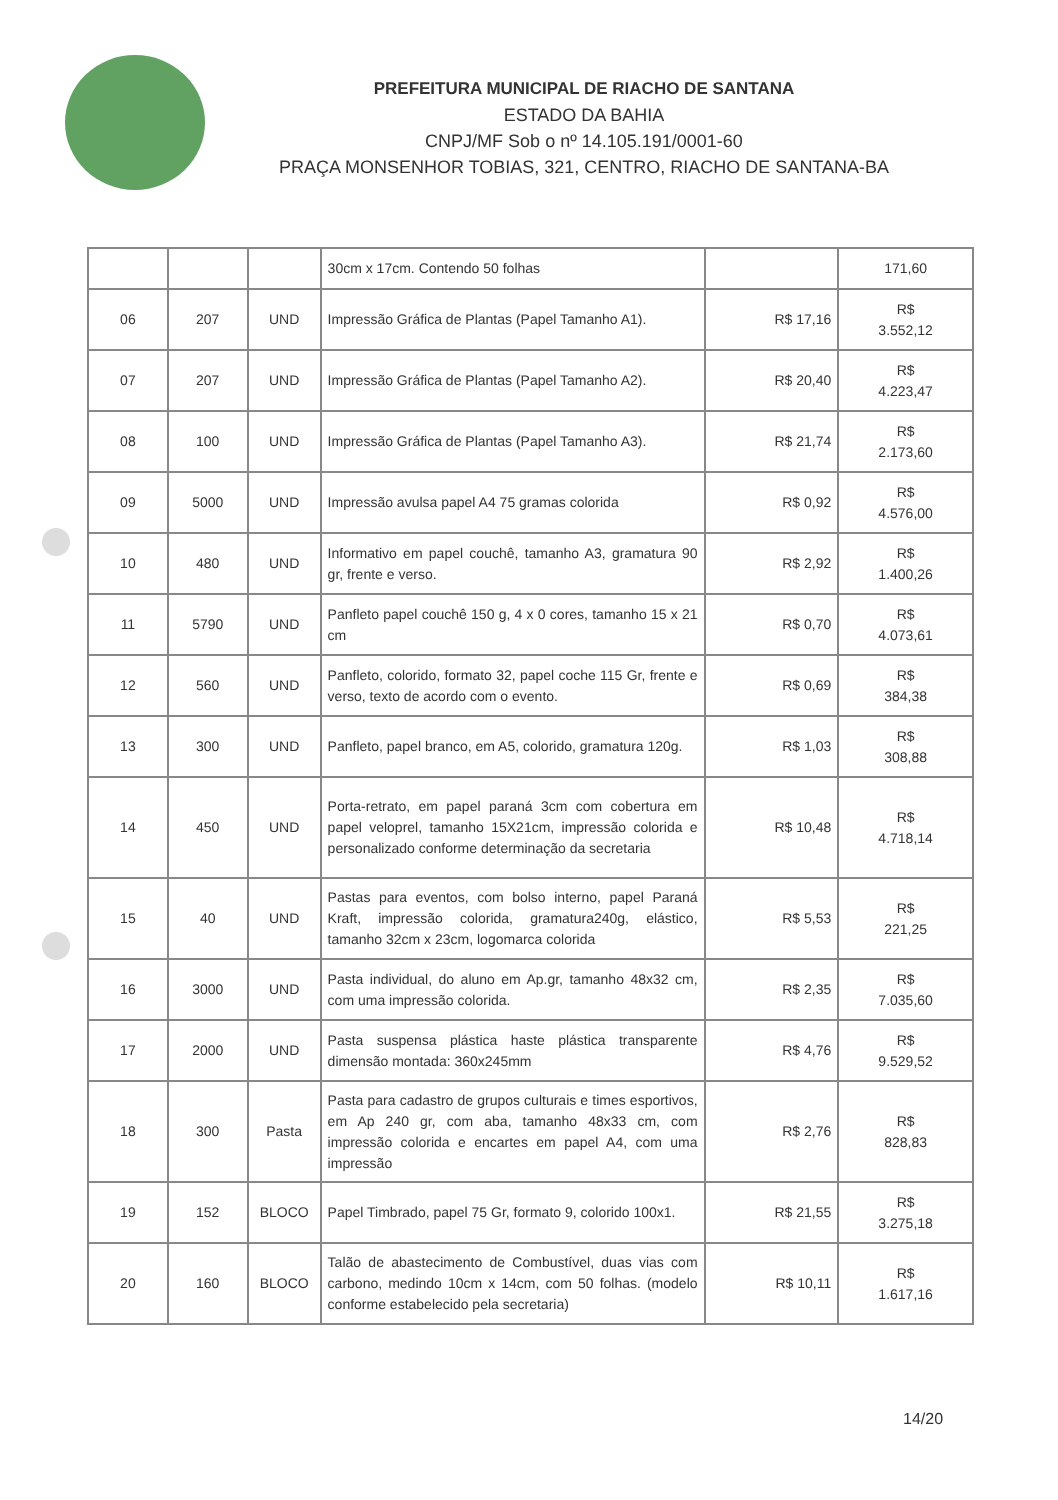PREFEITURA MUNICIPAL DE RIACHO DE SANTANA
ESTADO DA BAHIA
CNPJ/MF Sob o nº 14.105.191/0001-60
PRAÇA MONSENHOR TOBIAS, 321, CENTRO, RIACHO DE SANTANA-BA
| | | | 30cm x 17cm. Contendo 50 folhas | | 171,60 |
| 06 | 207 | UND | Impressão Gráfica de Plantas (Papel Tamanho A1). | R$ 17,16 | R$ 3.552,12 |
| 07 | 207 | UND | Impressão Gráfica de Plantas (Papel Tamanho A2). | R$ 20,40 | R$ 4.223,47 |
| 08 | 100 | UND | Impressão Gráfica de Plantas (Papel Tamanho A3). | R$ 21,74 | R$ 2.173,60 |
| 09 | 5000 | UND | Impressão avulsa papel A4 75 gramas colorida | R$ 0,92 | R$ 4.576,00 |
| 10 | 480 | UND | Informativo em papel couchê, tamanho A3, gramatura 90 gr, frente e verso. | R$ 2,92 | R$ 1.400,26 |
| 11 | 5790 | UND | Panfleto papel couchê 150 g, 4 x 0 cores, tamanho 15 x 21 cm | R$ 0,70 | R$ 4.073,61 |
| 12 | 560 | UND | Panfleto, colorido, formato 32, papel coche 115 Gr, frente e verso, texto de acordo com o evento. | R$ 0,69 | R$ 384,38 |
| 13 | 300 | UND | Panfleto, papel branco, em A5, colorido, gramatura 120g. | R$ 1,03 | R$ 308,88 |
| 14 | 450 | UND | Porta-retrato, em papel paraná 3cm com cobertura em papel veloprel, tamanho 15X21cm, impressão colorida e personalizado conforme determinação da secretaria | R$ 10,48 | R$ 4.718,14 |
| 15 | 40 | UND | Pastas para eventos, com bolso interno, papel Paraná Kraft, impressão colorida, gramatura240g, elástico, tamanho 32cm x 23cm, logomarca colorida | R$ 5,53 | R$ 221,25 |
| 16 | 3000 | UND | Pasta individual, do aluno em Ap.gr, tamanho 48x32 cm, com uma impressão colorida. | R$ 2,35 | R$ 7.035,60 |
| 17 | 2000 | UND | Pasta suspensa plástica haste plástica transparente dimensão montada: 360x245mm | R$ 4,76 | R$ 9.529,52 |
| 18 | 300 | Pasta | Pasta para cadastro de grupos culturais e times esportivos, em Ap 240 gr, com aba, tamanho 48x33 cm, com impressão colorida e encartes em papel A4, com uma impressão | R$ 2,76 | R$ 828,83 |
| 19 | 152 | BLOCO | Papel Timbrado, papel 75 Gr, formato 9, colorido 100x1. | R$ 21,55 | R$ 3.275,18 |
| 20 | 160 | BLOCO | Talão de abastecimento de Combustível, duas vias com carbono, medindo 10cm x 14cm, com 50 folhas. (modelo conforme estabelecido pela secretaria) | R$ 10,11 | R$ 1.617,16 |
14/20